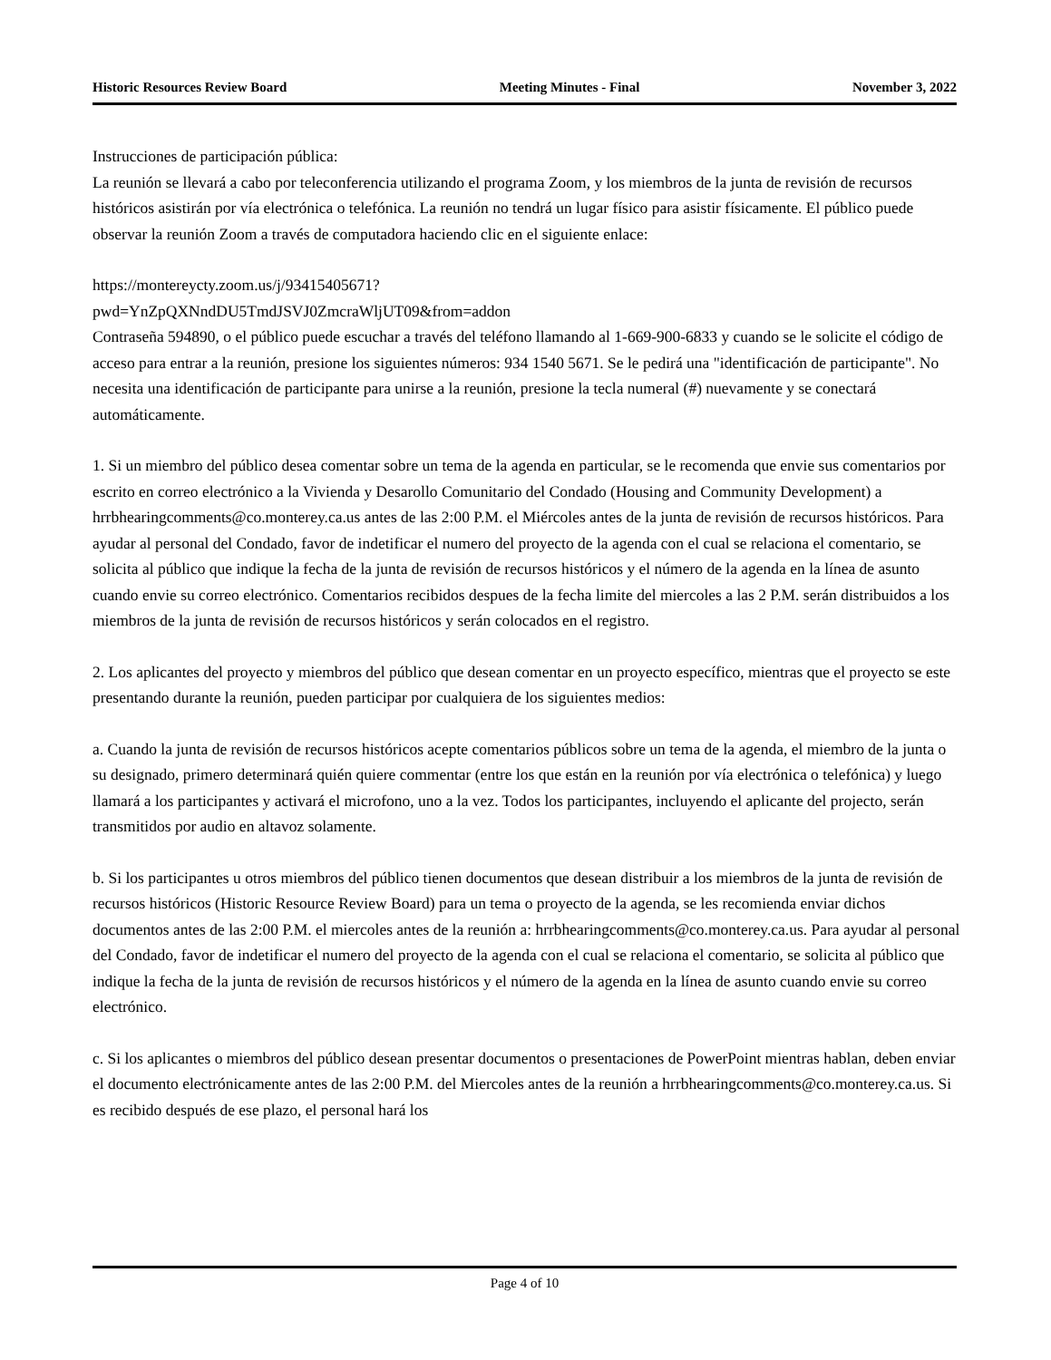Historic Resources Review Board Meeting Minutes - Final November 3, 2022
Instrucciones de participación pública:
La reunión se llevará a cabo por teleconferencia utilizando el programa Zoom, y los miembros de la junta de revisión de recursos históricos asistirán por vía electrónica o telefónica. La reunión no tendrá un lugar físico para asistir físicamente. El público puede observar la reunión Zoom a través de computadora haciendo clic en el siguiente enlace:
https://montereycty.zoom.us/j/93415405671?
pwd=YnZpQXNndDU5TmdJSVJ0ZmcraWljUT09&from=addon
Contraseña 594890, o el público puede escuchar a través del teléfono llamando al 1-669-900-6833 y cuando se le solicite el código de acceso para entrar a la reunión, presione los siguientes números: 934 1540 5671. Se le pedirá una "identificación de participante". No necesita una identificación de participante para unirse a la reunión, presione la tecla numeral (#) nuevamente y se conectará automáticamente.
1. Si un miembro del público desea comentar sobre un tema de la agenda en particular, se le recomenda que envie sus comentarios por escrito en correo electrónico a la Vivienda y Desarollo Comunitario del Condado (Housing and Community Development) a hrrbhearingcomments@co.monterey.ca.us antes de las 2:00 P.M. el Miércoles antes de la junta de revisión de recursos históricos. Para ayudar al personal del Condado, favor de indetificar el numero del proyecto de la agenda con el cual se relaciona el comentario, se solicita al público que indique la fecha de la junta de revisión de recursos históricos y el número de la agenda en la línea de asunto cuando envie su correo electrónico. Comentarios recibidos despues de la fecha limite del miercoles a las 2 P.M. serán distribuidos a los miembros de la junta de revisión de recursos históricos y serán colocados en el registro.
2. Los aplicantes del proyecto y miembros del público que desean comentar en un proyecto específico, mientras que el proyecto se este presentando durante la reunión, pueden participar por cualquiera de los siguientes medios:
a. Cuando la junta de revisión de recursos históricos acepte comentarios públicos sobre un tema de la agenda, el miembro de la junta o su designado, primero determinará quién quiere commentar (entre los que están en la reunión por vía electrónica o telefónica) y luego llamará a los participantes y activará el microfono, uno a la vez. Todos los participantes, incluyendo el aplicante del projecto, serán transmitidos por audio en altavoz solamente.
b. Si los participantes u otros miembros del público tienen documentos que desean distribuir a los miembros de la junta de revisión de recursos históricos (Historic Resource Review Board) para un tema o proyecto de la agenda, se les recomienda enviar dichos documentos antes de las 2:00 P.M. el miercoles antes de la reunión a: hrrbhearingcomments@co.monterey.ca.us. Para ayudar al personal del Condado, favor de indetificar el numero del proyecto de la agenda con el cual se relaciona el comentario, se solicita al público que indique la fecha de la junta de revisión de recursos históricos y el número de la agenda en la línea de asunto cuando envie su correo electrónico.
c. Si los aplicantes o miembros del público desean presentar documentos o presentaciones de PowerPoint mientras hablan, deben enviar el documento electrónicamente antes de las 2:00 P.M. del Miercoles antes de la reunión a hrrbhearingcomments@co.monterey.ca.us. Si es recibido después de ese plazo, el personal hará los
Page 4 of 10